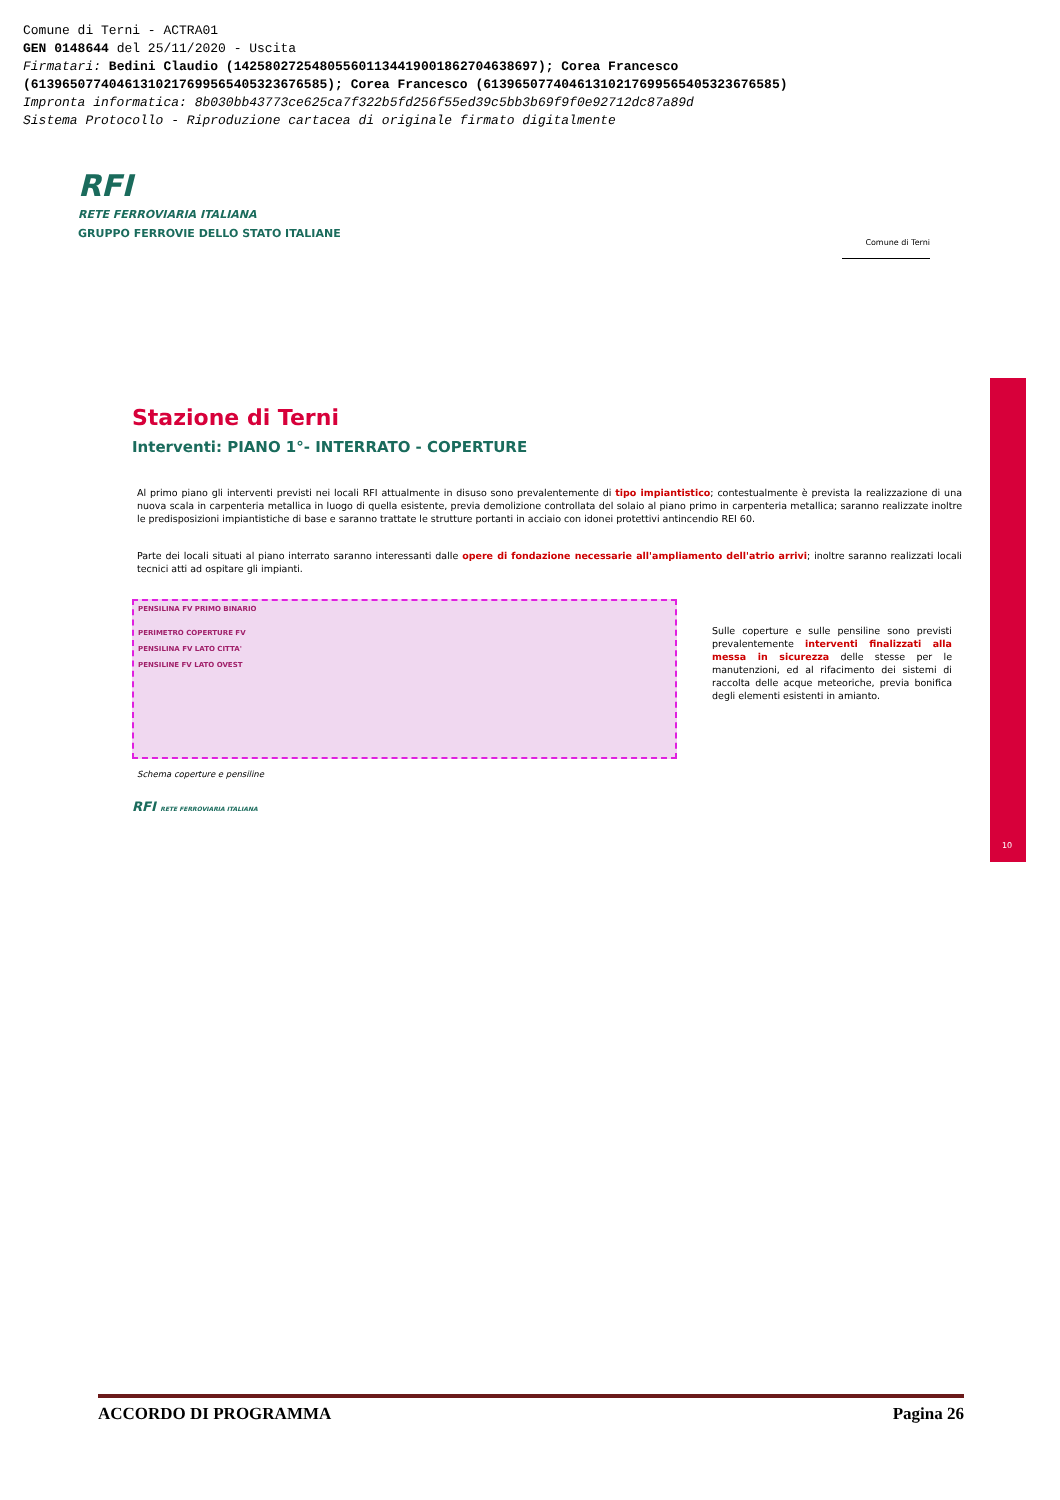Comune di Terni - ACTRA01
GEN 0148644 del 25/11/2020 - Uscita
Firmatari: Bedini Claudio (142580272548055601134419001862704638697); Corea Francesco
(61396507740461310217699565405323676585); Corea Francesco (61396507740461310217699565405323676585)
Impronta informatica: 8b030bb43773ce625ca7f322b5fd256f55ed39c5bb3b69f9f0e92712dc87a89d
Sistema Protocollo - Riproduzione cartacea di originale firmato digitalmente
RFI
RETE FERROVIARIA ITALIANA
GRUPPO FERROVIE DELLO STATO ITALIANE
Comune di Terni
10
Stazione di Terni
Interventi: PIANO 1°- INTERRATO - COPERTURE
Al primo piano gli interventi previsti nei locali RFI attualmente in disuso sono prevalentemente di tipo impiantistico; contestualmente è prevista la realizzazione di una nuova scala in carpenteria metallica in luogo di quella esistente, previa demolizione controllata del solaio al piano primo in carpenteria metallica; saranno realizzate inoltre le predisposizioni impiantistiche di base e saranno trattate le strutture portanti in acciaio con idonei protettivi antincendio REI 60.
Parte dei locali situati al piano interrato saranno interessanti dalle opere di fondazione necessarie all'ampliamento dell'atrio arrivi; inoltre saranno realizzati locali tecnici atti ad ospitare gli impianti.
PENSILINA FV PRIMO BINARIO
PERIMETRO COPERTURE FV
PENSILINA FV LATO CITTA'
PENSILINE FV LATO OVEST
Sulle coperture e sulle pensiline sono previsti prevalentemente interventi finalizzati alla messa in sicurezza delle stesse per le manutenzioni, ed al rifacimento dei sistemi di raccolta delle acque meteoriche, previa bonifica degli elementi esistenti in amianto.
Schema coperture e pensiline
RFI RETE FERROVIARIA ITALIANA
ACCORDO DI PROGRAMMA Pagina 26